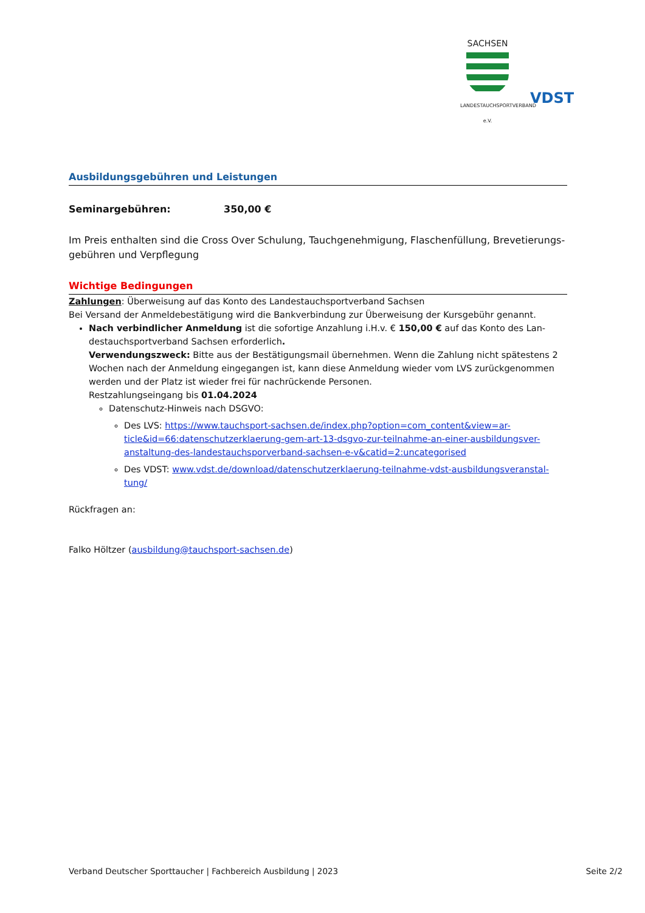SACHSEN
LANDESTAUCHSPORTVERBAND e.V.
VDST
Ausbildungsgebühren und Leistungen
Seminargebühren: 350,00 €
Im Preis enthalten sind die Cross Over Schulung, Tauchgenehmigung, Flaschenfüllung, Brevetierungs-gebühren und Verpflegung
Wichtige Bedingungen
Zahlungen: Überweisung auf das Konto des Landestauchsportverband Sachsen
Bei Versand der Anmeldebestätigung wird die Bankverbindung zur Überweisung der Kursgebühr genannt.
Nach verbindlicher Anmeldung ist die sofortige Anzahlung i.H.v. € 150,00 € auf das Konto des Lan-destauchsportverband Sachsen erforderlich.
Verwendungszweck: Bitte aus der Bestätigungsmail übernehmen. Wenn die Zahlung nicht spätestens 2 Wochen nach der Anmeldung eingegangen ist, kann diese Anmeldung wieder vom LVS zurückgenommen werden und der Platz ist wieder frei für nachrückende Personen.
Restzahlungseingang bis 01.04.2024
Datenschutz-Hinweis nach DSGVO:
Des LVS: https://www.tauchsport-sachsen.de/index.php?option=com_content&view=ar-ticle&id=66:datenschutzerklaerung-gem-art-13-dsgvo-zur-teilnahme-an-einer-ausbildungsver-anstaltung-des-landestauchsporverband-sachsen-e-v&catid=2:uncategorised
Des VDST: www.vdst.de/download/datenschutzerklaerung-teilnahme-vdst-ausbildungsveranstal-tung/
Rückfragen an:
Falko Höltzer (ausbildung@tauchsport-sachsen.de)
Verband Deutscher Sporttaucher | Fachbereich Ausbildung | 2023 Seite 2/2